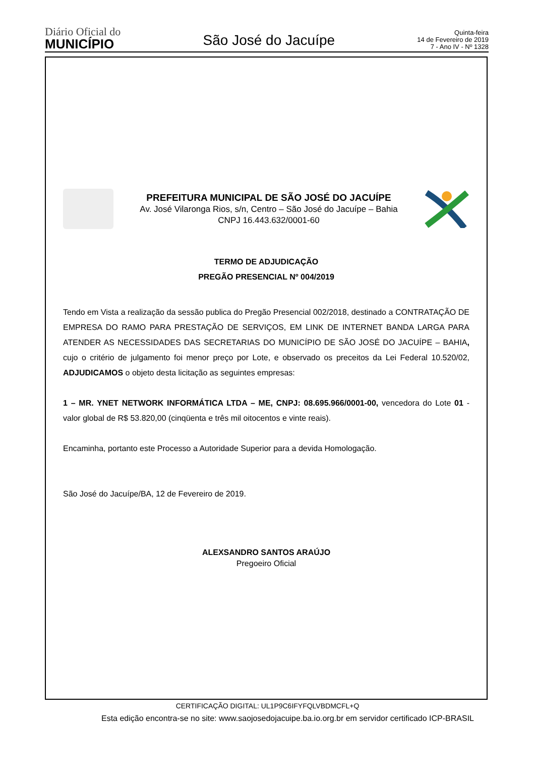Diário Oficial do
MUNICÍPIO
São José do Jacuípe
Quinta-feira
14 de Fevereiro de 2019
7 - Ano IV - Nº 1328
PREFEITURA MUNICIPAL DE SÃO JOSÉ DO JACUÍPE
Av. José Vilaronga Rios, s/n, Centro – São José do Jacuípe – Bahia
CNPJ 16.443.632/0001-60
TERMO DE ADJUDICAÇÃO
PREGÃO PRESENCIAL Nº 004/2019
Tendo em Vista a realização da sessão publica do Pregão Presencial 002/2018, destinado a CONTRATAÇÃO DE EMPRESA DO RAMO PARA PRESTAÇÃO DE SERVIÇOS, EM LINK DE INTERNET BANDA LARGA PARA ATENDER AS NECESSIDADES DAS SECRETARIAS DO MUNICÍPIO DE SÃO JOSÉ DO JACUÍPE – BAHIA, cujo o critério de julgamento foi menor preço por Lote, e observado os preceitos da Lei Federal 10.520/02, ADJUDICAMOS o objeto desta licitação as seguintes empresas:
1 – MR. YNET NETWORK INFORMÁTICA LTDA – ME, CNPJ: 08.695.966/0001-00, vencedora do Lote 01 - valor global de R$ 53.820,00 (cinqüenta e três mil oitocentos e vinte reais).
Encaminha, portanto este Processo a Autoridade Superior para a devida Homologação.
São José do Jacuípe/BA, 12 de Fevereiro de 2019.
ALEXSANDRO SANTOS ARAÚJO
Pregoeiro Oficial
CERTIFICAÇÃO DIGITAL: UL1P9C6IFYFQLVBDMCFL+Q
Esta edição encontra-se no site: www.saojosedojacuipe.ba.io.org.br em servidor certificado ICP-BRASIL